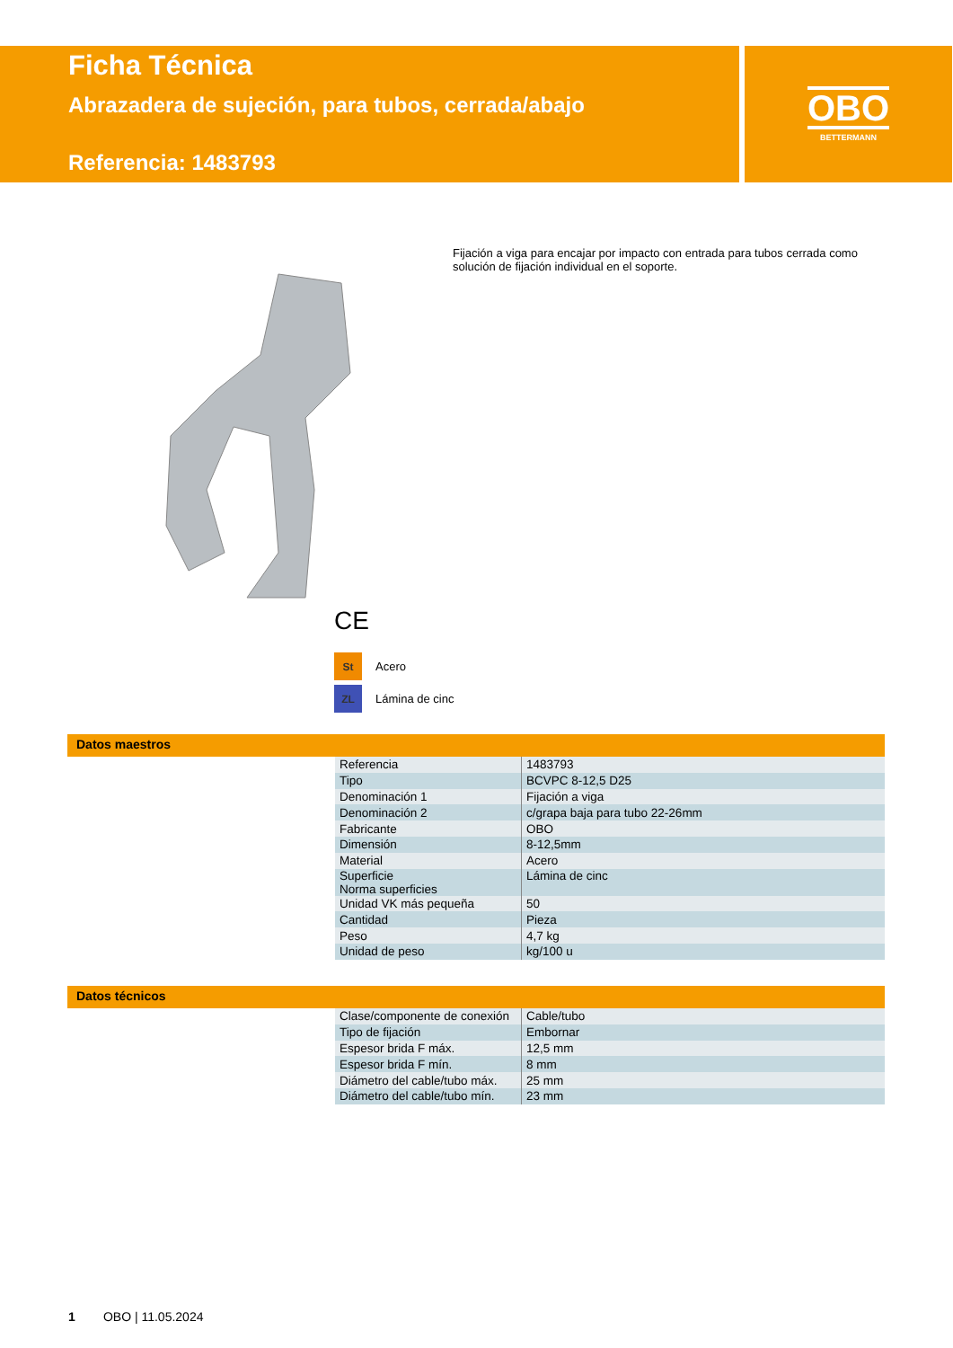Ficha Técnica
Abrazadera de sujeción, para tubos, cerrada/abajo
Referencia: 1483793
OBO
BETTERMANN
Fijación a viga para encajar por impacto con entrada para tubos cerrada como solución de fijación individual en el soporte.
CE
St Acero
ZL Lámina de cinc
Datos maestros
| Referencia | 1483793 |
| Tipo | BCVPC 8-12,5 D25 |
| Denominación 1 | Fijación a viga |
| Denominación 2 | c/grapa baja para tubo 22-26mm |
| Fabricante | OBO |
| Dimensión | 8-12,5mm |
| Material | Acero |
| Superficie Norma superficies | Lámina de cinc |
| Unidad VK más pequeña | 50 |
| Cantidad | Pieza |
| Peso | 4,7 kg |
| Unidad de peso | kg/100 u |
Datos técnicos
| Clase/componente de conexión | Cable/tubo |
| Tipo de fijación | Embornar |
| Espesor brida F máx. | 12,5 mm |
| Espesor brida F mín. | 8 mm |
| Diámetro del cable/tubo máx. | 25 mm |
| Diámetro del cable/tubo mín. | 23 mm |
1 OBO | 11.05.2024